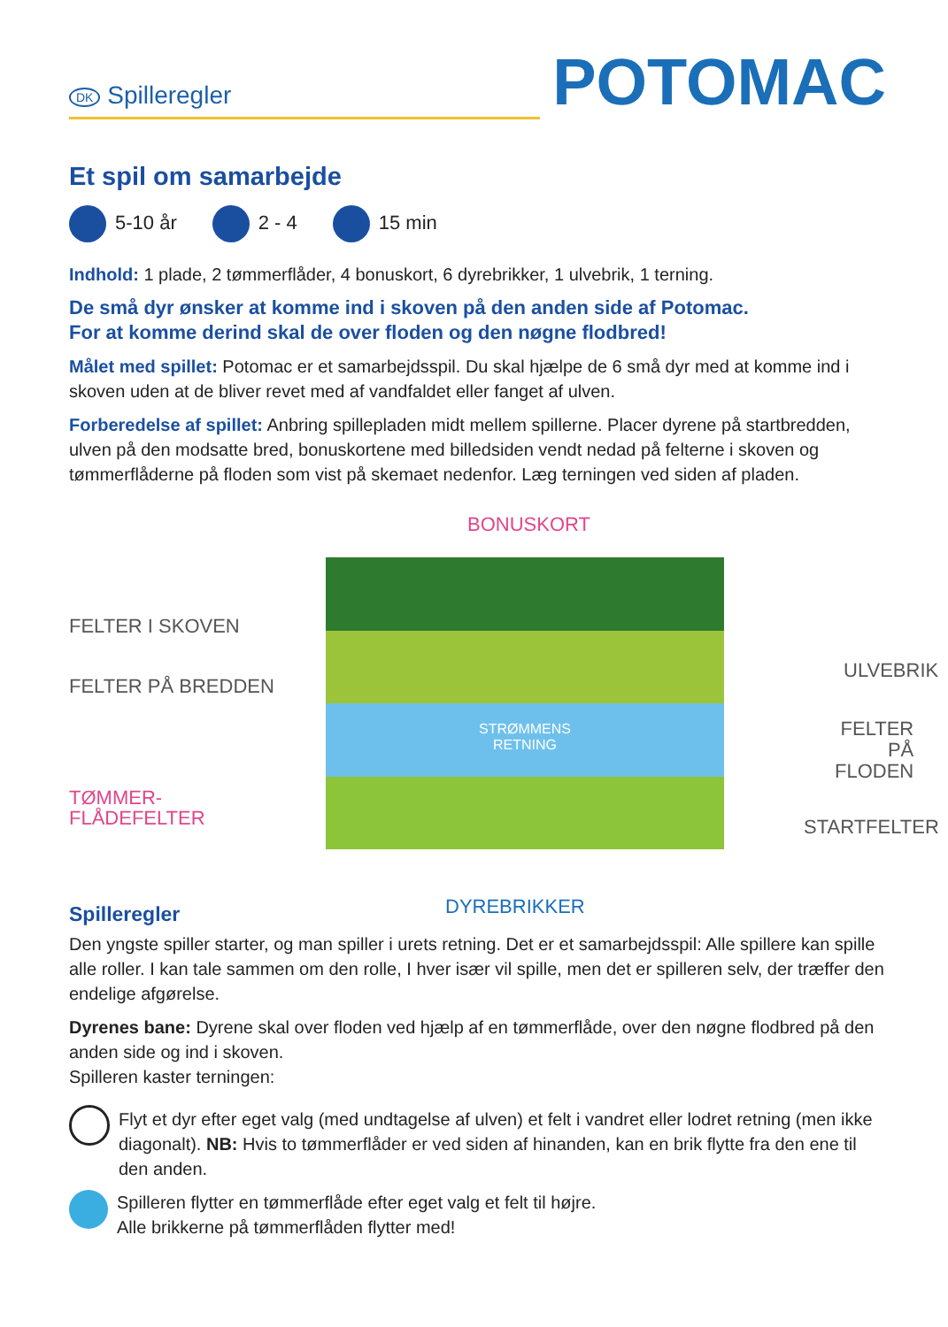DK Spilleregler
POTOMAC
Et spil om samarbejde
5-10 år 2 - 4 15 min
Indhold: 1 plade, 2 tømmerflåder, 4 bonuskort, 6 dyrebrikker, 1 ulvebrik, 1 terning.
De små dyr ønsker at komme ind i skoven på den anden side af Potomac.
For at komme derind skal de over floden og den nøgne flodbred!
Målet med spillet: Potomac er et samarbejdsspil. Du skal hjælpe de 6 små dyr med at komme ind i skoven uden at de bliver revet med af vandfaldet eller fanget af ulven.
Forberedelse af spillet: Anbring spillepladen midt mellem spillerne. Placer dyrene på startbredden, ulven på den modsatte bred, bonuskortene med billedsiden vendt nedad på felterne i skoven og tømmerflåderne på floden som vist på skemaet nedenfor. Læg terningen ved siden af pladen.
BONUSKORT
STRØMMENS
RETNING
FELTER I SKOVEN
FELTER PÅ BREDDEN
TØMMER-
FLÅDEFELTER
ULVEBRIK
FELTER PÅ
FLODEN
STARTFELTER
DYREBRIKKER
Spilleregler
Den yngste spiller starter, og man spiller i urets retning. Det er et samarbejdsspil: Alle spillere kan spille alle roller. I kan tale sammen om den rolle, I hver især vil spille, men det er spilleren selv, der træffer den endelige afgørelse.
Dyrenes bane: Dyrene skal over floden ved hjælp af en tømmerflåde, over den nøgne flodbred på den anden side og ind i skoven.
Spilleren kaster terningen:
Flyt et dyr efter eget valg (med undtagelse af ulven) et felt i vandret eller lodret retning (men ikke diagonalt). NB: Hvis to tømmerflåder er ved siden af hinanden, kan en brik flytte fra den ene til den anden.
Spilleren flytter en tømmerflåde efter eget valg et felt til højre.
Alle brikkerne på tømmerflåden flytter med!